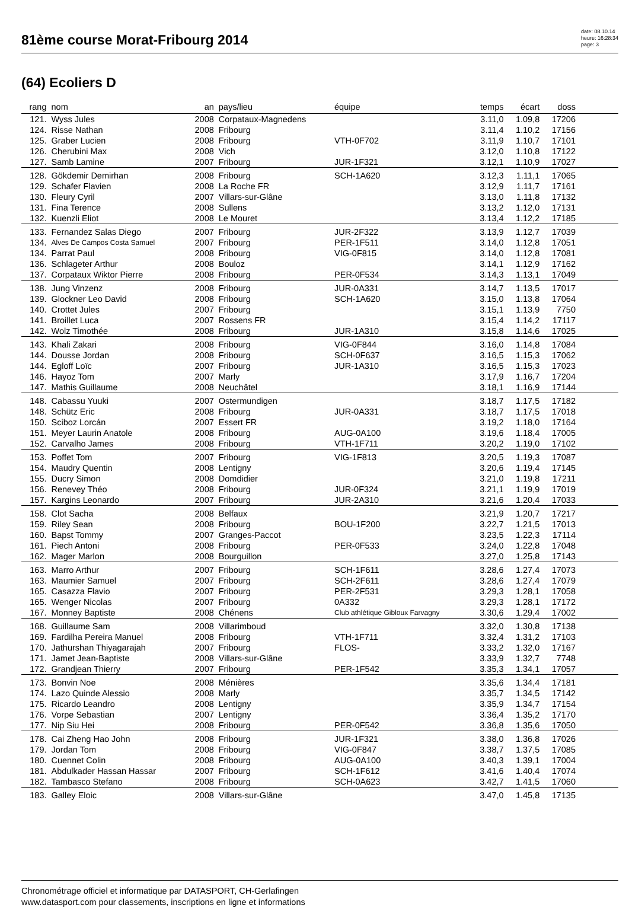81ème course Morat-Fribourg 2014
date: 08.10.14
heure: 16:28:34
page: 3
(64) Ecoliers D
| rang | nom | an | pays/lieu | équipe | temps | écart | doss | |
| --- | --- | --- | --- | --- | --- | --- | --- | --- |
| 121. | Wyss Jules | 2008 | Corpataux-Magnedens | | 3.11,0 | 1.09,8 | 17206 | |
| 124. | Risse Nathan | 2008 | Fribourg | | 3.11,4 | 1.10,2 | 17156 | |
| 125. | Graber Lucien | 2008 | Fribourg | VTH-0F702 | 3.11,9 | 1.10,7 | 17101 | |
| 126. | Cherubini Max | 2008 | Vich | | 3.12,0 | 1.10,8 | 17122 | |
| 127. | Samb Lamine | 2007 | Fribourg | JUR-1F321 | 3.12,1 | 1.10,9 | 17027 | |
| 128. | Gökdemir Demirhan | 2008 | Fribourg | SCH-1A620 | 3.12,3 | 1.11,1 | 17065 | |
| 129. | Schafer Flavien | 2008 | La Roche FR | | 3.12,9 | 1.11,7 | 17161 | |
| 130. | Fleury Cyril | 2007 | Villars-sur-Glâne | | 3.13,0 | 1.11,8 | 17132 | |
| 131. | Fina Terence | 2008 | Sullens | | 3.13,2 | 1.12,0 | 17131 | |
| 132. | Kuenzli Eliot | 2008 | Le Mouret | | 3.13,4 | 1.12,2 | 17185 | |
| 133. | Fernandez Salas Diego | 2007 | Fribourg | JUR-2F322 | 3.13,9 | 1.12,7 | 17039 | |
| 134. | Alves De Campos Costa Samuel | 2007 | Fribourg | PER-1F511 | 3.14,0 | 1.12,8 | 17051 | |
| 134. | Parrat Paul | 2008 | Fribourg | VIG-0F815 | 3.14,0 | 1.12,8 | 17081 | |
| 136. | Schlageter Arthur | 2008 | Bouloz | | 3.14,1 | 1.12,9 | 17162 | |
| 137. | Corpataux Wiktor Pierre | 2008 | Fribourg | PER-0F534 | 3.14,3 | 1.13,1 | 17049 | |
| 138. | Jung Vinzenz | 2008 | Fribourg | JUR-0A331 | 3.14,7 | 1.13,5 | 17017 | |
| 139. | Glockner Leo David | 2008 | Fribourg | SCH-1A620 | 3.15,0 | 1.13,8 | 17064 | |
| 140. | Crottet Jules | 2007 | Fribourg | | 3.15,1 | 1.13,9 | 7750 | |
| 141. | Broillet Luca | 2007 | Rossens FR | | 3.15,4 | 1.14,2 | 17117 | |
| 142. | Wolz Timothée | 2008 | Fribourg | JUR-1A310 | 3.15,8 | 1.14,6 | 17025 | |
| 143. | Khali Zakari | 2008 | Fribourg | VIG-0F844 | 3.16,0 | 1.14,8 | 17084 | |
| 144. | Dousse Jordan | 2008 | Fribourg | SCH-0F637 | 3.16,5 | 1.15,3 | 17062 | |
| 144. | Egloff Loïc | 2007 | Fribourg | JUR-1A310 | 3.16,5 | 1.15,3 | 17023 | |
| 146. | Hayoz Tom | 2007 | Marly | | 3.17,9 | 1.16,7 | 17204 | |
| 147. | Mathis Guillaume | 2008 | Neuchâtel | | 3.18,1 | 1.16,9 | 17144 | |
| 148. | Cabassu Yuuki | 2007 | Ostermundigen | | 3.18,7 | 1.17,5 | 17182 | |
| 148. | Schütz Eric | 2008 | Fribourg | JUR-0A331 | 3.18,7 | 1.17,5 | 17018 | |
| 150. | Sciboz Lorcán | 2007 | Essert FR | | 3.19,2 | 1.18,0 | 17164 | |
| 151. | Meyer Laurin Anatole | 2008 | Fribourg | AUG-0A100 | 3.19,6 | 1.18,4 | 17005 | |
| 152. | Carvalho James | 2008 | Fribourg | VTH-1F711 | 3.20,2 | 1.19,0 | 17102 | |
| 153. | Poffet Tom | 2007 | Fribourg | VIG-1F813 | 3.20,5 | 1.19,3 | 17087 | |
| 154. | Maudry Quentin | 2008 | Lentigny | | 3.20,6 | 1.19,4 | 17145 | |
| 155. | Ducry Simon | 2008 | Domdidier | | 3.21,0 | 1.19,8 | 17211 | |
| 156. | Renevey Théo | 2008 | Fribourg | JUR-0F324 | 3.21,1 | 1.19,9 | 17019 | |
| 157. | Kargins Leonardo | 2007 | Fribourg | JUR-2A310 | 3.21,6 | 1.20,4 | 17033 | |
| 158. | Clot Sacha | 2008 | Belfaux | | 3.21,9 | 1.20,7 | 17217 | |
| 159. | Riley Sean | 2008 | Fribourg | BOU-1F200 | 3.22,7 | 1.21,5 | 17013 | |
| 160. | Bapst Tommy | 2007 | Granges-Paccot | | 3.23,5 | 1.22,3 | 17114 | |
| 161. | Piech Antoni | 2008 | Fribourg | PER-0F533 | 3.24,0 | 1.22,8 | 17048 | |
| 162. | Mager Marlon | 2008 | Bourguillon | | 3.27,0 | 1.25,8 | 17143 | |
| 163. | Marro Arthur | 2007 | Fribourg | SCH-1F611 | 3.28,6 | 1.27,4 | 17073 | |
| 163. | Maumier Samuel | 2007 | Fribourg | SCH-2F611 | 3.28,6 | 1.27,4 | 17079 | |
| 165. | Casazza Flavio | 2007 | Fribourg | PER-2F531 | 3.29,3 | 1.28,1 | 17058 | |
| 165. | Wenger Nicolas | 2007 | Fribourg | 0A332 | 3.29,3 | 1.28,1 | 17172 | |
| 167. | Monney Baptiste | 2008 | Chénens | Club athlétique Gibloux Farvagny | 3.30,6 | 1.29,4 | 17002 | |
| 168. | Guillaume Sam | 2008 | Villarimboud | | 3.32,0 | 1.30,8 | 17138 | |
| 169. | Fardilha Pereira Manuel | 2008 | Fribourg | VTH-1F711 | 3.32,4 | 1.31,2 | 17103 | |
| 170. | Jathurshan Thiyagarajah | 2007 | Fribourg | FLOS- | 3.33,2 | 1.32,0 | 17167 | |
| 171. | Jamet Jean-Baptiste | 2008 | Villars-sur-Glâne | | 3.33,9 | 1.32,7 | 7748 | |
| 172. | Grandjean Thierry | 2007 | Fribourg | PER-1F542 | 3.35,3 | 1.34,1 | 17057 | |
| 173. | Bonvin Noe | 2008 | Ménières | | 3.35,6 | 1.34,4 | 17181 | |
| 174. | Lazo Quinde Alessio | 2008 | Marly | | 3.35,7 | 1.34,5 | 17142 | |
| 175. | Ricardo Leandro | 2008 | Lentigny | | 3.35,9 | 1.34,7 | 17154 | |
| 176. | Vorpe Sebastian | 2007 | Lentigny | | 3.36,4 | 1.35,2 | 17170 | |
| 177. | Nip Siu Hei | 2008 | Fribourg | PER-0F542 | 3.36,8 | 1.35,6 | 17050 | |
| 178. | Cai Zheng Hao John | 2008 | Fribourg | JUR-1F321 | 3.38,0 | 1.36,8 | 17026 | |
| 179. | Jordan Tom | 2008 | Fribourg | VIG-0F847 | 3.38,7 | 1.37,5 | 17085 | |
| 180. | Cuennet Colin | 2008 | Fribourg | AUG-0A100 | 3.40,3 | 1.39,1 | 17004 | |
| 181. | Abdulkader Hassan Hassar | 2007 | Fribourg | SCH-1F612 | 3.41,6 | 1.40,4 | 17074 | |
| 182. | Tambasco Stefano | 2008 | Fribourg | SCH-0A623 | 3.42,7 | 1.41,5 | 17060 | |
| 183. | Galley Eloic | 2008 | Villars-sur-Glâne | | 3.47,0 | 1.45,8 | 17135 | |
Chronométrage officiel et informatique par DATASPORT, CH-Gerlafingen
www.datasport.com pour classements, inscriptions en ligne et informations